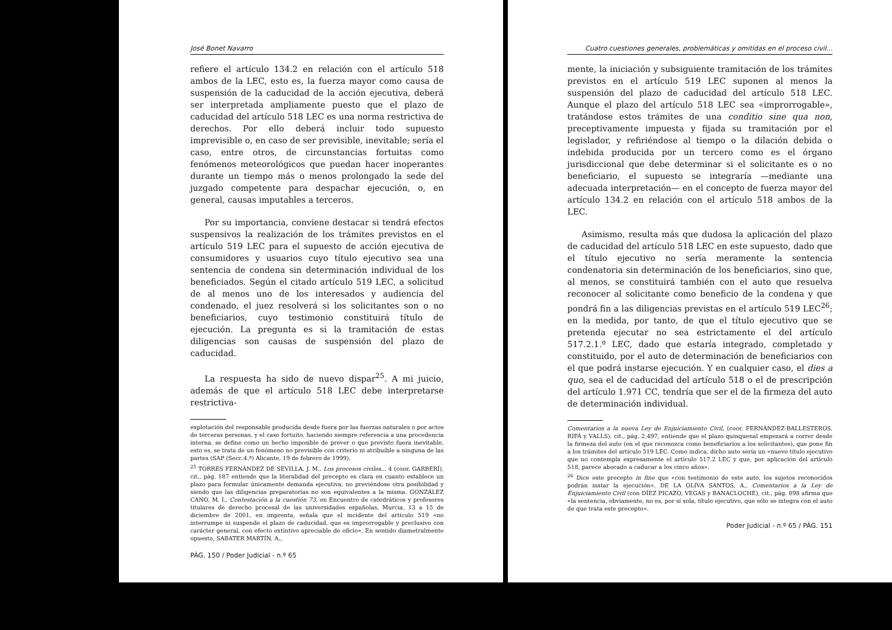José Bonet Navarro
refiere el artículo 134.2 en relación con el artículo 518 ambos de la LEC, esto es, la fuerza mayor como causa de suspensión de la caducidad de la acción ejecutiva, deberá ser interpretada ampliamente puesto que el plazo de caducidad del artículo 518 LEC es una norma restrictiva de derechos. Por ello deberá incluir todo supuesto imprevisible o, en caso de ser previsible, inevitable; sería el caso, entre otros, de circunstancias fortuitas como fenómenos meteorológicos que puedan hacer inoperantes durante un tiempo más o menos prolongado la sede del juzgado competente para despachar ejecución, o, en general, causas imputables a terceros.
Por su importancia, conviene destacar si tendrá efectos suspensivos la realización de los trámites previstos en el artículo 519 LEC para el supuesto de acción ejecutiva de consumidores y usuarios cuyo título ejecutivo sea una sentencia de condena sin determinación individual de los beneficiados. Según el citado artículo 519 LEC, a solicitud de al menos uno de los interesados y audiencia del condenado, el juez resolverá si los solicitantes son o no beneficiarios, cuyo testimonio constituirá título de ejecución. La pregunta es si la tramitación de estas diligencias son causas de suspensión del plazo de caducidad.
La respuesta ha sido de nuevo dispar<sup>25</sup>. A mi juicio, además de que el artículo 518 LEC debe interpretarse restrictiva-
explotación del responsable producida desde fuera por las fuerzas naturales o por actos de terceras personas, y el caso fortuito, haciendo siempre referencia a una procedencia interna, se define como un hecho imposible de prever o que previsto fuera inevitable, esto es, se trata de un fenómeno no previsible con criterio ni atribuible a ninguna de las partes (SAP (Secc.4.ª) Alicante, 19 de febrero de 1999).
<sup>25</sup> TORRES FERNÁNDEZ DE SEVILLA, J. M., Los procesos civiles... 4 (coor. GARBERÍ), cit., pág. 187 entiende que la literalidad del precepto es clara en cuanto establece un plazo para formular únicamente demanda ejecutiva, no previéndose otra posibilidad y siendo que las diligencias preparatorias no son equivalentes a la misma. GONZÁLEZ CANO, M. I., Contestación a la cuestión 73, en Encuentro de catedráticos y profesores titulares de derecho procesal de las universidades españolas, Murcia, 13 a 15 de diciembre de 2001, en imprenta, señala que el incidente del artículo 519 «no interrumpe ni suspende el plazo de caducidad, que es improrrogable y preclusivo con carácter general, con efecto extintivo apreciable de oficio». En sentido diametralmente opuesto, SABATER MARTÍN, A.,
PÁG. 150 / Poder Judicial - n.º 65
Cuatro cuestiones generales, problemáticas y omitidas en el proceso civil...
mente, la iniciación y subsiguiente tramitación de los trámites previstos en el artículo 519 LEC suponen al menos la suspensión del plazo de caducidad del artículo 518 LEC. Aunque el plazo del artículo 518 LEC sea «improrrogable», tratándose estos trámites de una conditio sine qua non, preceptivamente impuesta y fijada su tramitación por el legislador, y refiriéndose al tiempo o la dilación debida o indebida producida por un tercero como es el órgano jurisdiccional que debe determinar si el solicitante es o no beneficiario, el supuesto se integraría —mediante una adecuada interpretación— en el concepto de fuerza mayor del artículo 134.2 en relación con el artículo 518 ambos de la LEC.
Asimismo, resulta más que dudosa la aplicación del plazo de caducidad del artículo 518 LEC en este supuesto, dado que el título ejecutivo no sería meramente la sentencia condenatoria sin determinación de los beneficiarios, sino que, al menos, se constituirá también con el auto que resuelva reconocer al solicitante como beneficio de la condena y que pondrá fin a las diligencias previstas en el artículo 519 LEC<sup>26</sup>; en la medida, por tanto, de que el título ejecutivo que se pretenda ejecutar no sea estrictamente el del artículo 517.2.1.º LEC, dado que estaría integrado, completado y constituido, por el auto de determinación de beneficiarios con el que podrá instarse ejecución. Y en cualquier caso, el dies a quo, sea el de caducidad del artículo 518 o el de prescripción del artículo 1.971 CC, tendría que ser el de la firmeza del auto de determinación individual.
Comentarios a la nueva Ley de Enjuiciamiento Civil, (coor. FERNÁNDEZ-BALLESTEROS, RIFÁ y VALLS), cit., pág. 2.497, entiende que el plazo quinquenal empezará a correr desde la firmeza del auto (en el que reconozca como beneficiarios a los solicitantes), que pone fin a los trámites del artículo 519 LEC. Como indica, dicho auto sería un «nuevo título ejecutivo que no contempla expresamente el artículo 517.2 LEC y que, por aplicación del artículo 518, parece abocado a caducar a los cinco años».
<sup>26</sup> Dice este precepto in fine que «con testimonio de este auto, los sujetos reconocidos podrán instar la ejecución». DE LA OLIVA SANTOS, A., Comentarios a la Ley de Enjuiciamiento Civil (con DÍEZ PICAZO, VEGAS y BANACLOCHE), cit., pág. 898 afirma que «la sentencia, obviamente, no es, por sí sola, título ejecutivo, que sólo se integra con el auto de que trata este precepto».
Poder Judicial - n.º 65 / PÁG. 151